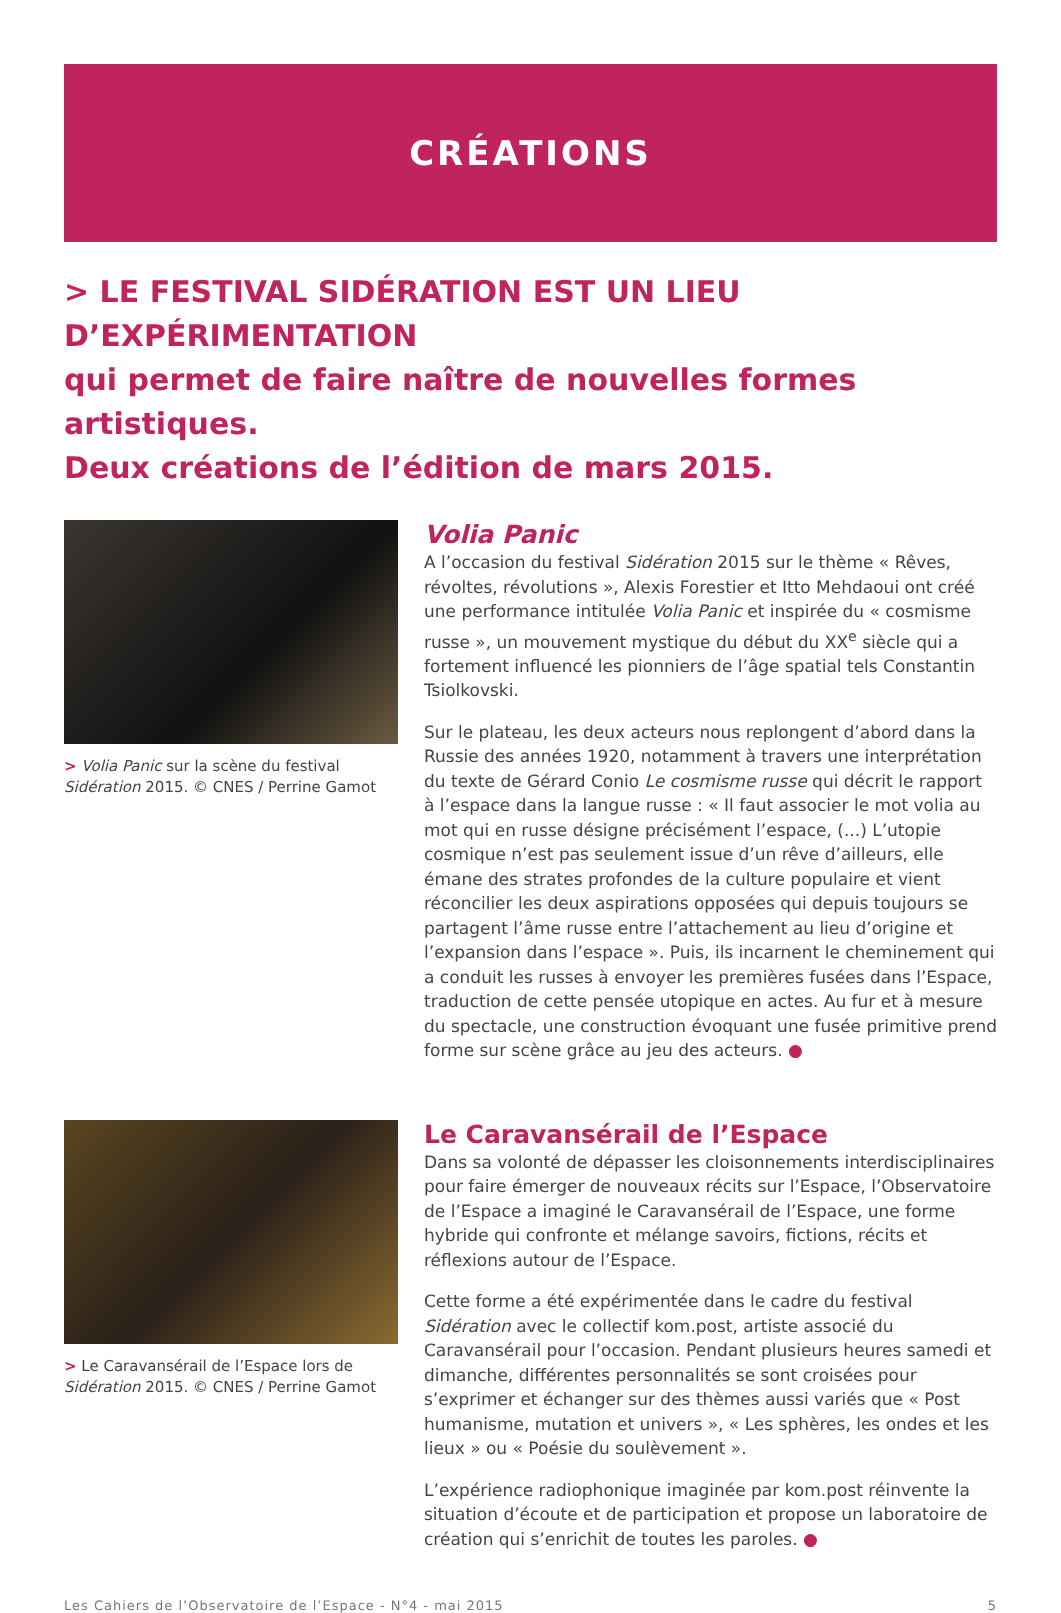CRÉATIONS
> LE FESTIVAL SIDÉRATION EST UN LIEU D’EXPÉRIMENTATION
qui permet de faire naître de nouvelles formes artistiques.
Deux créations de l’édition de mars 2015.
> Volia Panic sur la scène du festival Sidération 2015. © CNES / Perrine Gamot
Volia Panic
A l’occasion du festival Sidération 2015 sur le thème « Rêves, révoltes, révolutions », Alexis Forestier et Itto Mehdaoui ont créé une performance intitulée Volia Panic et inspirée du « cosmisme russe », un mouvement mystique du début du XX<sup>e</sup> siècle qui a fortement influencé les pionniers de l’âge spatial tels Constantin Tsiolkovski.
Sur le plateau, les deux acteurs nous replongent d’abord dans la Russie des années 1920, notamment à travers une interprétation du texte de Gérard Conio Le cosmisme russe qui décrit le rapport à l’espace dans la langue russe : « Il faut associer le mot volia au mot qui en russe désigne précisément l’espace, (...) L’utopie cosmique n’est pas seulement issue d’un rêve d’ailleurs, elle émane des strates profondes de la culture populaire et vient réconcilier les deux aspirations opposées qui depuis toujours se partagent l’âme russe entre l’attachement au lieu d’origine et l’expansion dans l’espace ». Puis, ils incarnent le cheminement qui a conduit les russes à envoyer les premières fusées dans l’Espace, traduction de cette pensée utopique en actes. Au fur et à mesure du spectacle, une construction évoquant une fusée primitive prend forme sur scène grâce au jeu des acteurs. ●
> Le Caravansérail de l’Espace lors de Sidération 2015. © CNES / Perrine Gamot
Le Caravansérail de l’Espace
Dans sa volonté de dépasser les cloisonnements interdisciplinaires pour faire émerger de nouveaux récits sur l’Espace, l’Observatoire de l’Espace a imaginé le Caravansérail de l’Espace, une forme hybride qui confronte et mélange savoirs, fictions, récits et réflexions autour de l’Espace.
Cette forme a été expérimentée dans le cadre du festival Sidération avec le collectif kom.post, artiste associé du Caravansérail pour l’occasion. Pendant plusieurs heures samedi et dimanche, différentes personnalités se sont croisées pour s’exprimer et échanger sur des thèmes aussi variés que « Post humanisme, mutation et univers », « Les sphères, les ondes et les lieux » ou « Poésie du soulèvement ».
L’expérience radiophonique imaginée par kom.post réinvente la situation d’écoute et de participation et propose un laboratoire de création qui s’enrichit de toutes les paroles. ●
Les Cahiers de l’Observatoire de l’Espace - N°4 - mai 2015 5